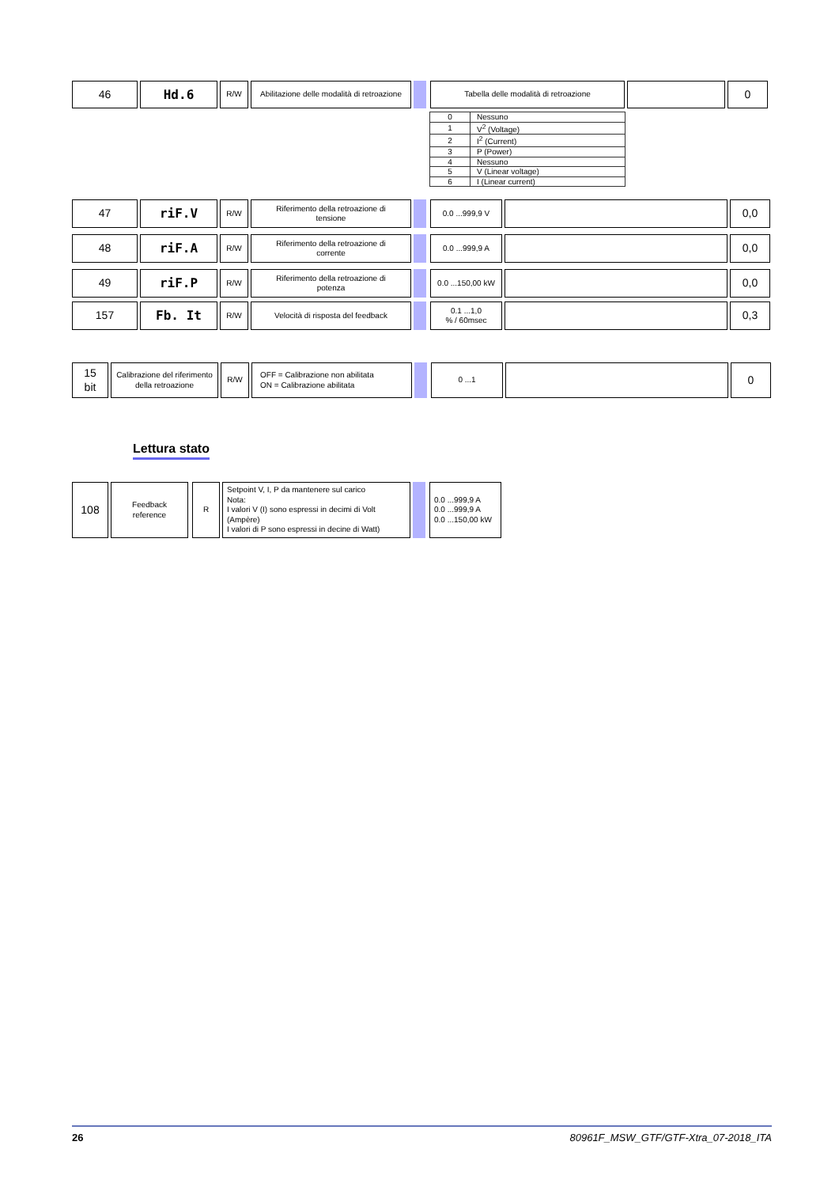46 Hd.6
R/W Abilitazione delle modalità di retroazione
Tabella delle modalità di retroazione
0
| 0 | Nessuno |
| 1 | V<sup>2</sup> (Voltage) |
| 2 | I<sup>2</sup> (Current) |
| 3 | P (Power) |
| 4 | Nessuno |
| 5 | V (Linear voltage) |
| 6 | I (Linear current) |
47 riF.V
R/W Riferimento della retroazione di
tensione
0.0 ...999,9 V
0,0
48 riF.A
R/W Riferimento della retroazione di
corrente
0.0 ...999,9 A
0,0
49 riF.P
R/W Riferimento della retroazione di
potenza
0.0 ...150,00 kW
0,0
157 Fb. It
R/W Velocità di risposta del feedback 0.1 ...1,0
% / 60msec
0,3
15
bit
Calibrazione del riferimento della retroazione
R/W OFF = Calibrazione non abilitata
ON = Calibrazione abilitata
0 ...1
0
Lettura stato
108
Feedback
reference
R Setpoint V, I, P da mantenere sul carico
Nota:
I valori V (I) sono espressi in decimi di Volt (Ampère)
I valori di P sono espressi in decine di Watt)
0.0 ...999,9 A
0.0 ...999,9 A
0.0 ...150,00 kW
26 80961F_MSW_GTF/GTF-Xtra_07-2018_ITA